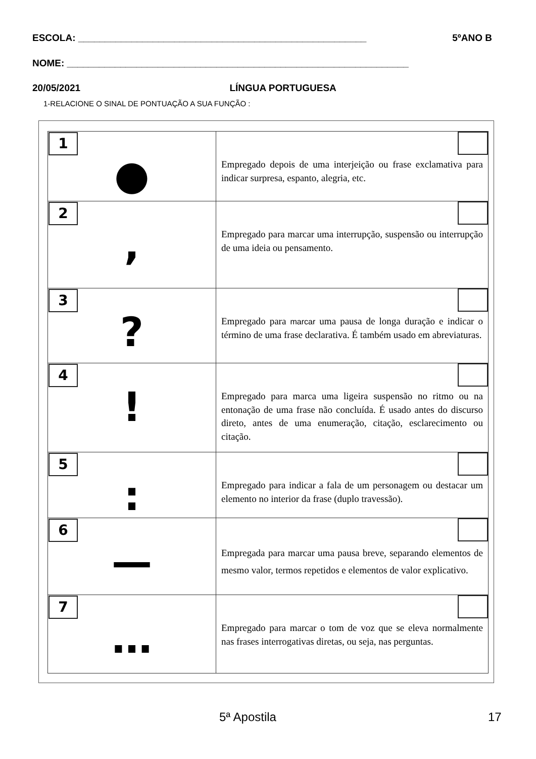ESCOLA: ______________________________________________________ 5ºANO B
NOME: ________________________________________________________________
20/05/2021 LÍNGUA PORTUGUESA
1-RELACIONE O SINAL DE PONTUAÇÃO A SUA FUNÇÃO :
| 1 ● | Empregado depois de uma interjeição ou frase exclamativa para indicar surpresa, espanto, alegria, etc. |
| 2 , | Empregado para marcar uma interrupção, suspensão ou interrupção de uma ideia ou pensamento. |
| 3 ? | Empregado para marcar uma pausa de longa duração e indicar o término de uma frase declarativa. É também usado em abreviaturas. |
| 4 ! | Empregado para marca uma ligeira suspensão no ritmo ou na entonação de uma frase não concluída. É usado antes do discurso direto, antes de uma enumeração, citação, esclarecimento ou citação. |
| 5 : | Empregado para indicar a fala de um personagem ou destacar um elemento no interior da frase (duplo travessão). |
| 6 — | Empregada para marcar uma pausa breve, separando elementos de mesmo valor, termos repetidos e elementos de valor explicativo. |
| 7 … | Empregado para marcar o tom de voz que se eleva normalmente nas frases interrogativas diretas, ou seja, nas perguntas. |
5ª Apostila 17